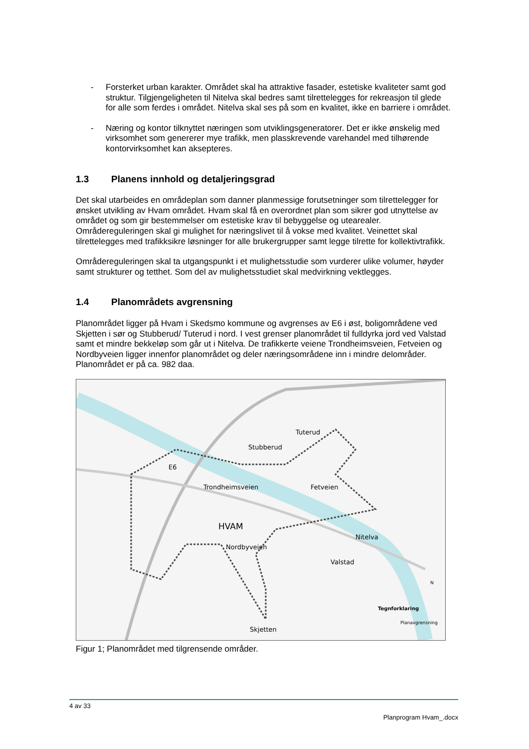- Forsterket urban karakter. Området skal ha attraktive fasader, estetiske kvaliteter samt god struktur. Tilgjengeligheten til Nitelva skal bedres samt tilrettelegges for rekreasjon til glede for alle som ferdes i området. Nitelva skal ses på som en kvalitet, ikke en barriere i området.
- Næring og kontor tilknyttet næringen som utviklingsgeneratorer. Det er ikke ønskelig med virksomhet som genererer mye trafikk, men plasskrevende varehandel med tilhørende kontorvirksomhet kan aksepteres.
1.3 Planens innhold og detaljeringsgrad
Det skal utarbeides en områdeplan som danner planmessige forutsetninger som tilrettelegger for ønsket utvikling av Hvam området. Hvam skal få en overordnet plan som sikrer god utnyttelse av området og som gir bestemmelser om estetiske krav til bebyggelse og utearealer. Områdereguleringen skal gi mulighet for næringslivet til å vokse med kvalitet. Veinettet skal tilrettelegges med trafikksikre løsninger for alle brukergrupper samt legge tilrette for kollektivtrafikk.
Områdereguleringen skal ta utgangspunkt i et mulighetsstudie som vurderer ulike volumer, høyder samt strukturer og tetthet. Som del av mulighetsstudiet skal medvirkning vektlegges.
1.4 Planområdets avgrensning
Planområdet ligger på Hvam i Skedsmo kommune og avgrenses av E6 i øst, boligområdene ved Skjetten i sør og Stubberud/ Tuterud i nord. I vest grenser planområdet til fulldyrka jord ved Valstad samt et mindre bekkeløp som går ut i Nitelva. De trafikkerte veiene Trondheimsveien, Fetveien og Nordbyveien ligger innenfor planområdet og deler næringsområdene inn i mindre delområder. Planområdet er på ca. 982 daa.
Tuterud
Stubberud
Trondheimsveien
HVAM
Fetveien
Nitelva
Valstad
Skjetten
E6
Nordbyveien
Tegnforklaring
Planavgrensning
N
Figur 1; Planområdet med tilgrensende områder.
4 av 33
Planprogram Hvam_.docx